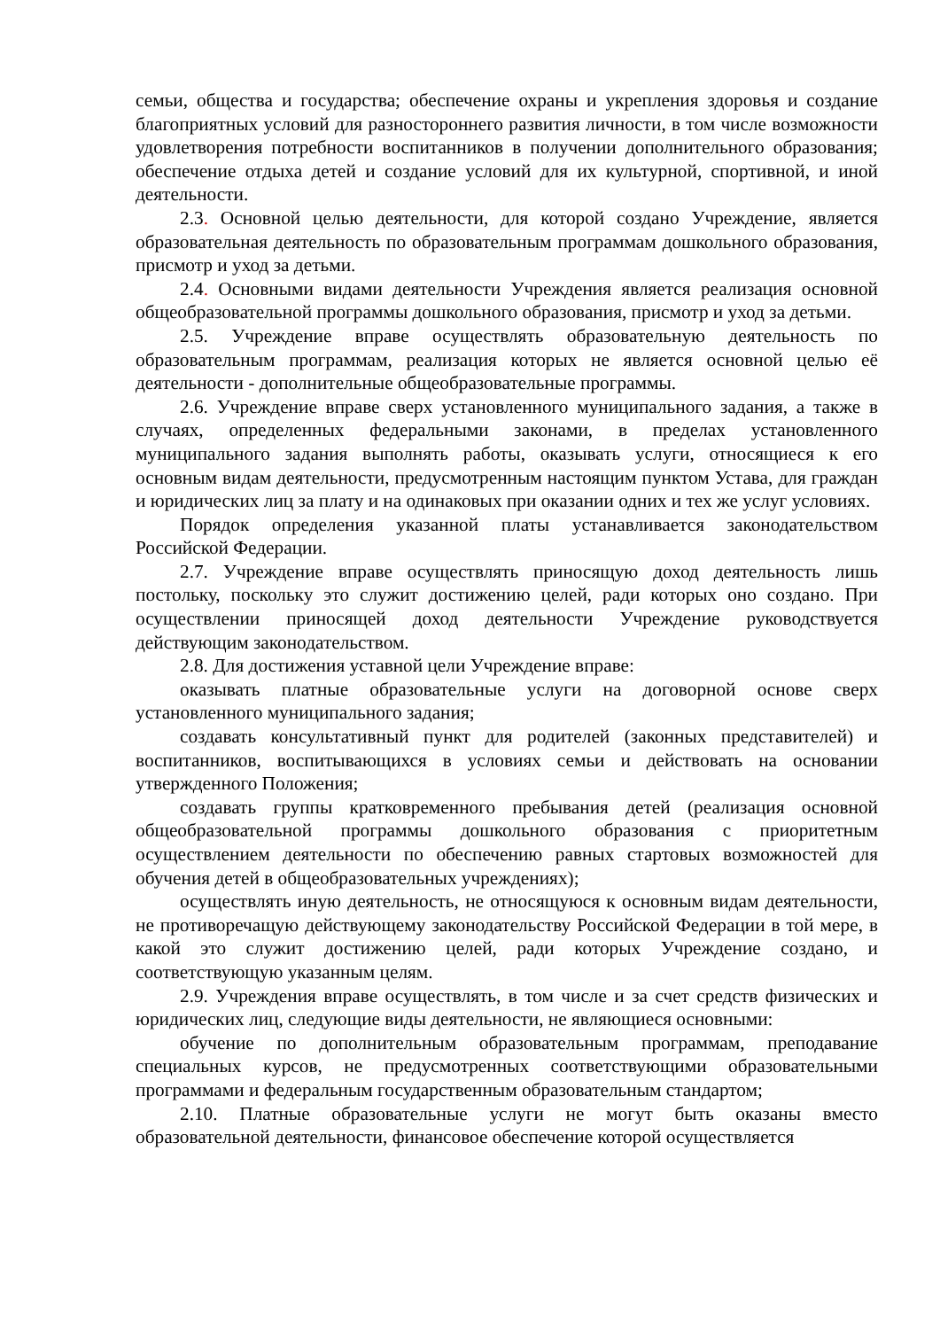семьи, общества и государства; обеспечение охраны и укрепления здоровья и создание благоприятных условий для разностороннего развития личности, в том числе возможности удовлетворения потребности воспитанников в получении дополнительного образования; обеспечение отдыха детей и создание условий для их культурной, спортивной, и иной деятельности.
2.3. Основной целью деятельности, для которой создано Учреждение, является образовательная деятельность по образовательным программам дошкольного образования, присмотр и уход за детьми.
2.4. Основными видами деятельности Учреждения является реализация основной общеобразовательной программы дошкольного образования, присмотр и уход за детьми.
2.5. Учреждение вправе осуществлять образовательную деятельность по образовательным программам, реализация которых не является основной целью её деятельности - дополнительные общеобразовательные программы.
2.6. Учреждение вправе сверх установленного муниципального задания, а также в случаях, определенных федеральными законами, в пределах установленного муниципального задания выполнять работы, оказывать услуги, относящиеся к его основным видам деятельности, предусмотренным настоящим пунктом Устава, для граждан и юридических лиц за плату и на одинаковых при оказании одних и тех же услуг условиях.
Порядок определения указанной платы устанавливается законодательством Российской Федерации.
2.7. Учреждение вправе осуществлять приносящую доход деятельность лишь постольку, поскольку это служит достижению целей, ради которых оно создано. При осуществлении приносящей доход деятельности Учреждение руководствуется действующим законодательством.
2.8. Для достижения уставной цели Учреждение вправе:
оказывать платные образовательные услуги на договорной основе сверх установленного муниципального задания;
создавать консультативный пункт для родителей (законных представителей) и воспитанников, воспитывающихся в условиях семьи и действовать на основании утвержденного Положения;
создавать группы кратковременного пребывания детей (реализация основной общеобразовательной программы дошкольного образования с приоритетным осуществлением деятельности по обеспечению равных стартовых возможностей для обучения детей в общеобразовательных учреждениях);
осуществлять иную деятельность, не относящуюся к основным видам деятельности, не противоречащую действующему законодательству Российской Федерации в той мере, в какой это служит достижению целей, ради которых Учреждение создано, и соответствующую указанным целям.
2.9. Учреждения вправе осуществлять, в том числе и за счет средств физических и юридических лиц, следующие виды деятельности, не являющиеся основными:
обучение по дополнительным образовательным программам, преподавание специальных курсов, не предусмотренных соответствующими образовательными программами и федеральным государственным образовательным стандартом;
2.10. Платные образовательные услуги не могут быть оказаны вместо образовательной деятельности, финансовое обеспечение которой осуществляется